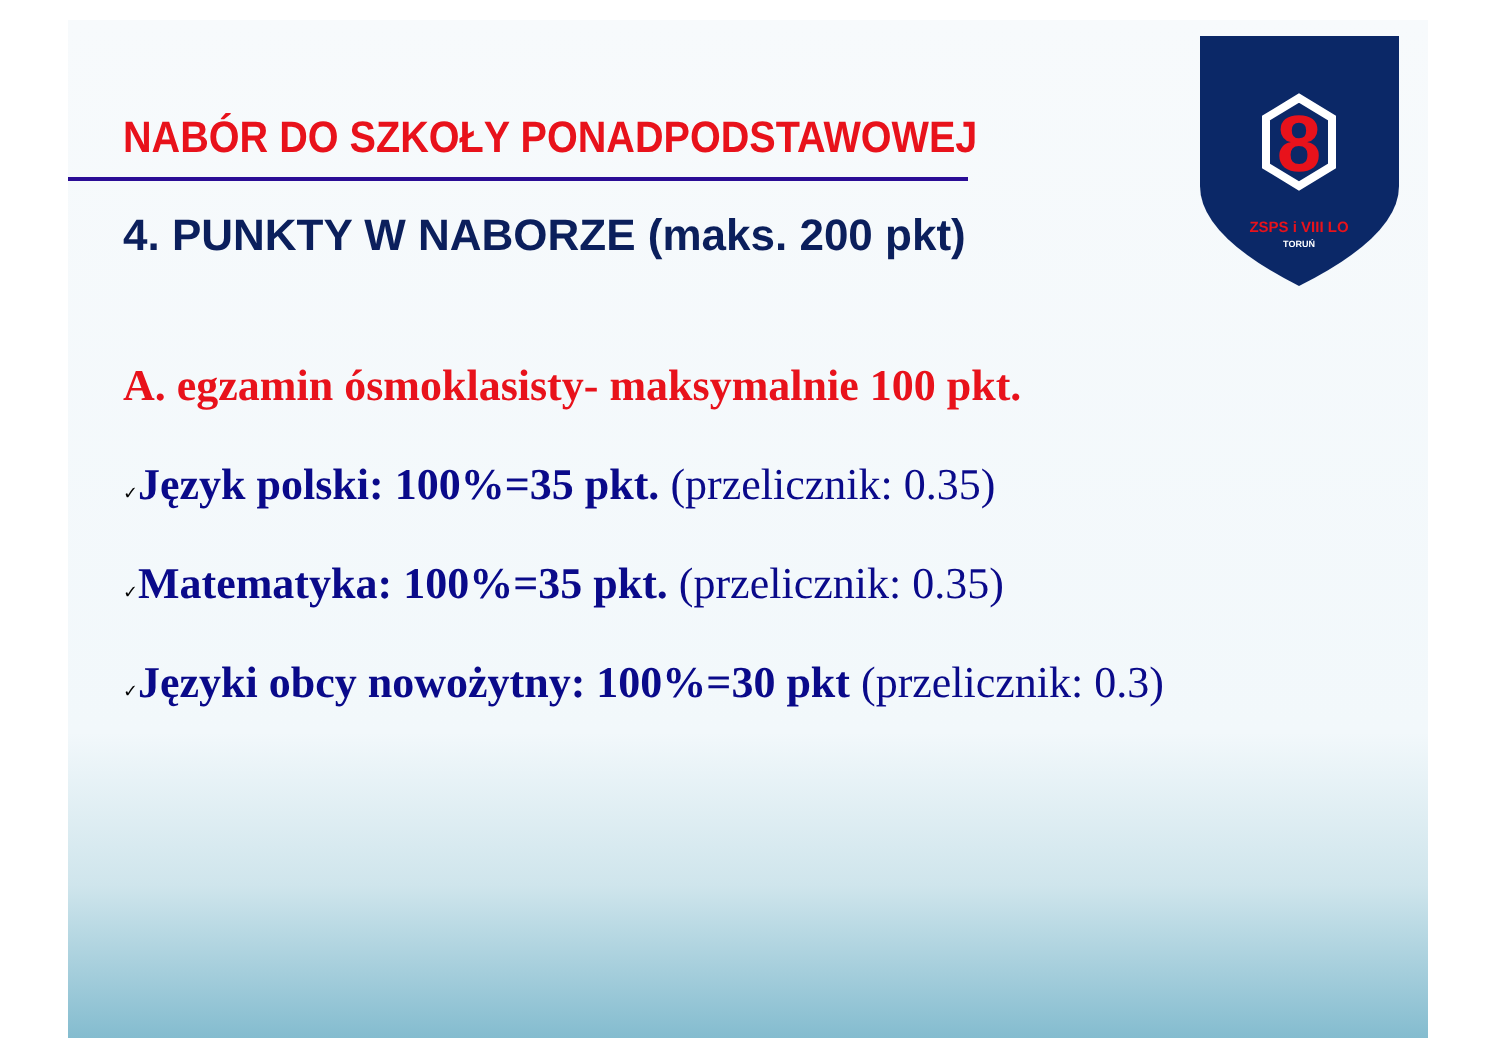8
ZSPS i VIII LO
TORUŃ
NABÓR DO SZKOŁY PONADPODSTAWOWEJ
4. PUNKTY W NABORZE (maks. 200 pkt)
A. egzamin ósmoklasisty- maksymalnie 100 pkt.
✓Język polski: 100%=35 pkt. (przelicznik: 0.35)
✓Matematyka: 100%=35 pkt. (przelicznik: 0.35)
✓Języki obcy nowożytny: 100%=30 pkt (przelicznik: 0.3)